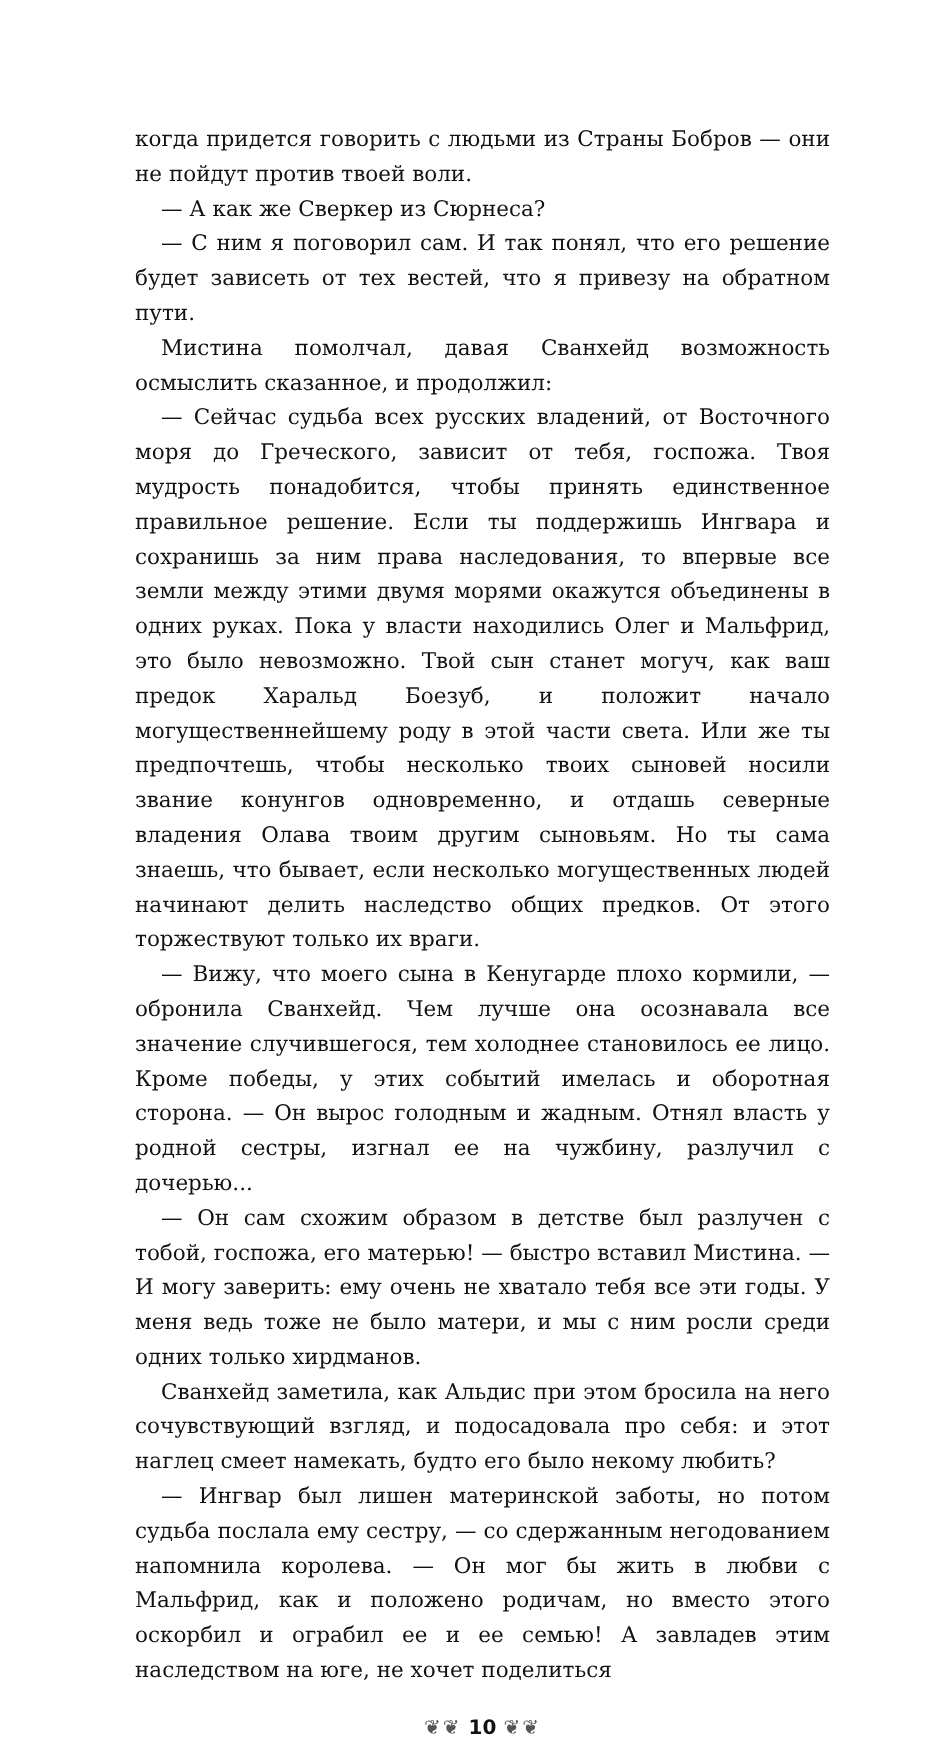когда придется говорить с людьми из Страны Бобров — они не пойдут против твоей воли.
— А как же Сверкер из Сюрнеса?
— С ним я поговорил сам. И так понял, что его решение будет зависеть от тех вестей, что я привезу на обратном пути.
Мистина помолчал, давая Сванхейд возможность осмыслить сказанное, и продолжил:
— Сейчас судьба всех русских владений, от Восточного моря до Греческого, зависит от тебя, госпожа. Твоя мудрость понадобится, чтобы принять единственное правильное решение. Если ты поддержишь Ингвара и сохранишь за ним права наследования, то впервые все земли между этими двумя морями окажутся объединены в одних руках. Пока у власти находились Олег и Мальфрид, это было невозможно. Твой сын станет могуч, как ваш предок Харальд Боезуб, и положит начало могущественнейшему роду в этой части света. Или же ты предпочтешь, чтобы несколько твоих сыновей носили звание конунгов одновременно, и отдашь северные владения Олава твоим другим сыновьям. Но ты сама знаешь, что бывает, если несколько могущественных людей начинают делить наследство общих предков. От этого торжествуют только их враги.
— Вижу, что моего сына в Кенугарде плохо кормили, — обронила Сванхейд. Чем лучше она осознавала все значение случившегося, тем холоднее становилось ее лицо. Кроме победы, у этих событий имелась и оборотная сторона. — Он вырос голодным и жадным. Отнял власть у родной сестры, изгнал ее на чужбину, разлучил с дочерью...
— Он сам схожим образом в детстве был разлучен с тобой, госпожа, его матерью! — быстро вставил Мистина. — И могу заверить: ему очень не хватало тебя все эти годы. У меня ведь тоже не было матери, и мы с ним росли среди одних только хирдманов.
Сванхейд заметила, как Альдис при этом бросила на него сочувствующий взгляд, и подосадовала про себя: и этот наглец смеет намекать, будто его было некому любить?
— Ингвар был лишен материнской заботы, но потом судьба послала ему сестру, — со сдержанным негодованием напомнила королева. — Он мог бы жить в любви с Мальфрид, как и положено родичам, но вместо этого оскорбил и ограбил ее и ее семью! А завладев этим наследством на юге, не хочет поделиться
❦❦ 10 ❦❦